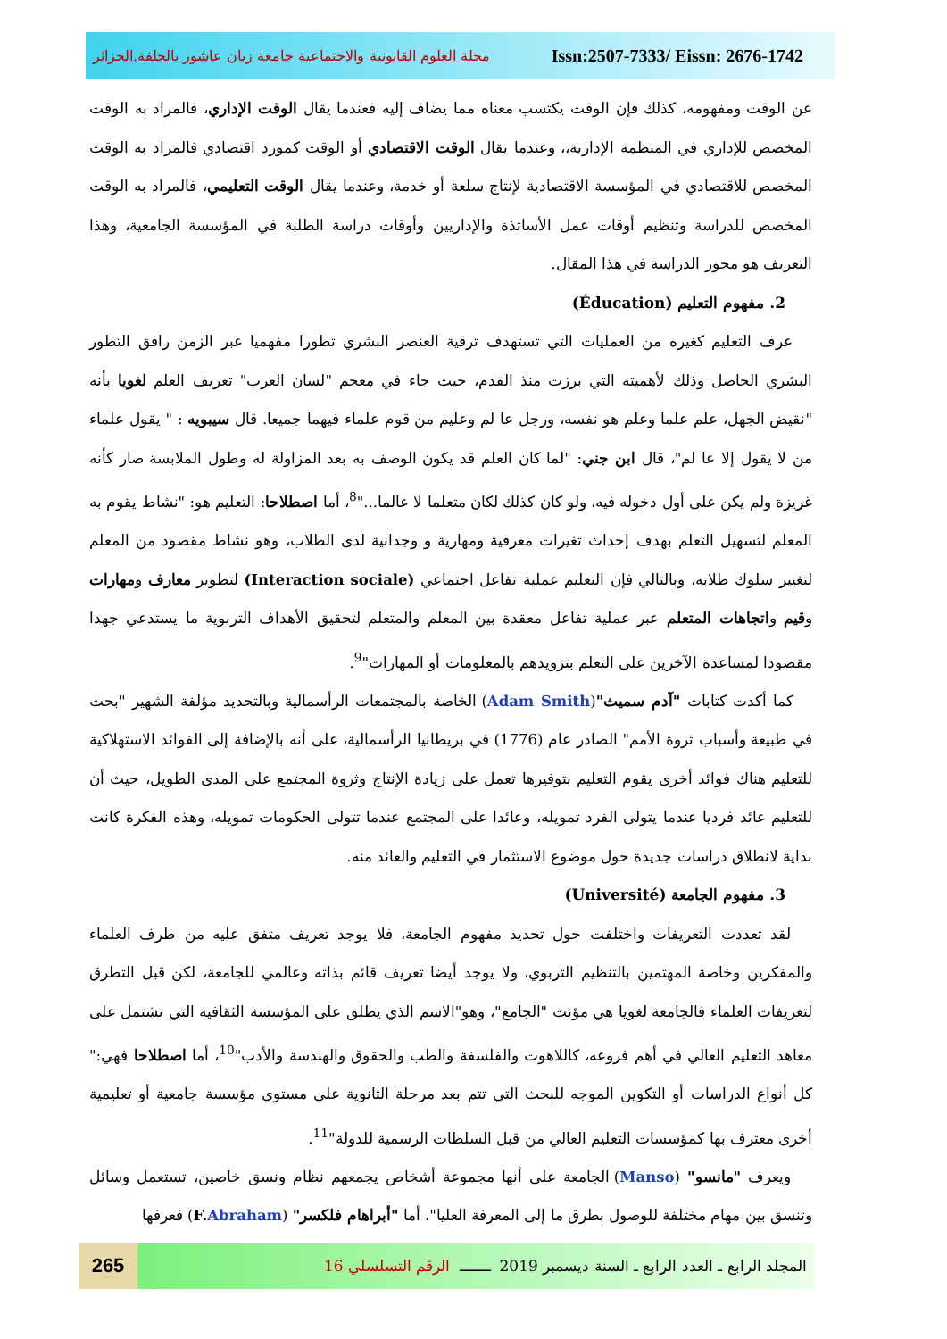مجلة العلوم القانونية والاجتماعية جامعة زيان عاشور بالجلفة.الجزائر Issn:2507-7333/ Eissn: 2676-1742
عن الوقت ومفهومه، كذلك فإن الوقت يكتسب معناه مما يضاف إليه فعندما يقال الوقت الإداري، فالمراد به الوقت المخصص للإداري في المنظمة الإدارية،، وعندما يقال الوقت الاقتصادي أو الوقت كمورد اقتصادي فالمراد به الوقت المخصص للاقتصادي في المؤسسة الاقتصادية لإنتاج سلعة أو خدمة، وعندما يقال الوقت التعليمي، فالمراد به الوقت المخصص للدراسة وتنظيم أوقات عمل الأساتذة والإداريين وأوقات دراسة الطلبة في المؤسسة الجامعية، وهذا التعريف هو محور الدراسة في هذا المقال.
2. مفهوم التعليم (Éducation)
عرف التعليم كغيره من العمليات التي تستهدف ترقية العنصر البشري تطورا مفهميا عبر الزمن رافق التطور البشري الحاصل وذلك لأهميته التي برزت منذ القدم، حيث جاء في معجم "لسان العرب" تعريف العلم لغويا بأنه "نقيض الجهل، علم علما وعلم هو نفسه، ورجل عا لم وعليم من قوم علماء فيهما جميعا. قال سيبويه : " يقول علماء من لا يقول إلا عا لم"، قال ابن جني: "لما كان العلم قد يكون الوصف به بعد المزاولة له وطول الملابسة صار كأنه غريزة ولم يكن على أول دخوله فيه، ولو كان كذلك لكان متعلما لا عالما..."<sup>8</sup>، أما اصطلاحا: التعليم هو: "نشاط يقوم به المعلم لتسهيل التعلم بهدف إحداث تغيرات معرفية ومهارية و وجدانية لدى الطلاب، وهو نشاط مقصود من المعلم لتغيير سلوك طلابه، وبالتالي فإن التعليم عملية تفاعل اجتماعي (Interaction sociale) لتطوير معارف ومهارات وقيم واتجاهات المتعلم عبر عملية تفاعل معقدة بين المعلم والمتعلم لتحقيق الأهداف التربوية ما يستدعي جهدا مقصودا لمساعدة الآخرين على التعلم بتزويدهم بالمعلومات أو المهارات"<sup>9</sup>.
كما أكدت كتابات "آدم سميث"(Adam Smith) الخاصة بالمجتمعات الرأسمالية وبالتحديد مؤلفة الشهير "بحث في طبيعة وأسباب ثروة الأمم" الصادر عام (1776) في بريطانيا الرأسمالية، على أنه بالإضافة إلى الفوائد الاستهلاكية للتعليم هناك فوائد أخرى يقوم التعليم بتوفيرها تعمل على زيادة الإنتاج وثروة المجتمع على المدى الطويل، حيث أن للتعليم عائد فرديا عندما يتولى الفرد تمويله، وعائدا على المجتمع عندما تتولى الحكومات تمويله، وهذه الفكرة كانت بداية لانطلاق دراسات جديدة حول موضوع الاستثمار في التعليم والعائد منه.
3. مفهوم الجامعة (Université)
لقد تعددت التعريفات واختلفت حول تحديد مفهوم الجامعة، فلا يوجد تعريف متفق عليه من طرف العلماء والمفكرين وخاصة المهتمين بالتنظيم التربوي، ولا يوجد أيضا تعريف قائم بذاته وعالمي للجامعة، لكن قبل التطرق لتعريفات العلماء فالجامعة لغويا هي مؤنث "الجامع"، وهو"الاسم الذي يطلق على المؤسسة الثقافية التي تشتمل على معاهد التعليم العالي في أهم فروعه، كاللاهوت والفلسفة والطب والحقوق والهندسة والأدب"<sup>10</sup>، أما اصطلاحا فهي:" كل أنواع الدراسات أو التكوين الموجه للبحث التي تتم بعد مرحلة الثانوية على مستوى مؤسسة جامعية أو تعليمية أخرى معترف بها كمؤسسات التعليم العالي من قبل السلطات الرسمية للدولة"<sup>11</sup>.
ويعرف "مانسو" (Manso) الجامعة على أنها مجموعة أشخاص يجمعهم نظام ونسق خاصين، تستعمل وسائل وتنسق بين مهام مختلفة للوصول بطرق ما إلى المعرفة العليا"، أما "أبراهام فلكسر" (F. Abraham) فعرفها
265
المجلد الرابع ـ العدد الرابع ـ السنة ديسمبر 2019 ـــــــ الرقم التسلسلي 16